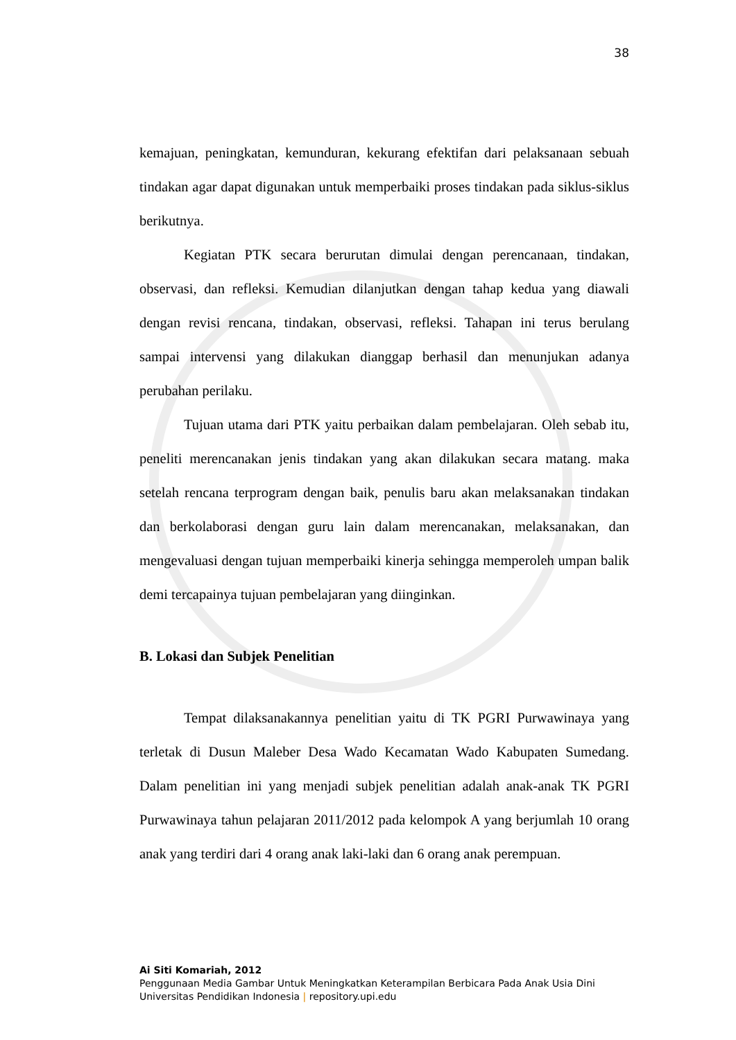38
kemajuan, peningkatan, kemunduran, kekurang efektifan dari pelaksanaan sebuah tindakan agar dapat digunakan untuk memperbaiki proses tindakan pada siklus-siklus berikutnya.
Kegiatan PTK secara berurutan dimulai dengan perencanaan, tindakan, observasi, dan refleksi. Kemudian dilanjutkan dengan tahap kedua yang diawali dengan revisi rencana, tindakan, observasi, refleksi. Tahapan ini terus berulang sampai intervensi yang dilakukan dianggap berhasil dan menunjukan adanya perubahan perilaku.
Tujuan utama dari PTK yaitu perbaikan dalam pembelajaran. Oleh sebab itu, peneliti merencanakan jenis tindakan yang akan dilakukan secara matang. maka setelah rencana terprogram dengan baik, penulis baru akan melaksanakan tindakan dan berkolaborasi dengan guru lain dalam merencanakan, melaksanakan, dan mengevaluasi dengan tujuan memperbaiki kinerja sehingga memperoleh umpan balik demi tercapainya tujuan pembelajaran yang diinginkan.
B. Lokasi dan Subjek Penelitian
Tempat dilaksanakannya penelitian yaitu di TK PGRI Purwawinaya yang terletak di Dusun Maleber Desa Wado Kecamatan Wado Kabupaten Sumedang. Dalam penelitian ini yang menjadi subjek penelitian adalah anak-anak TK PGRI Purwawinaya tahun pelajaran 2011/2012 pada kelompok A yang berjumlah 10 orang anak yang terdiri dari 4 orang anak laki-laki dan 6 orang anak perempuan.
Ai Siti Komariah, 2012
Penggunaan Media Gambar Untuk Meningkatkan Keterampilan Berbicara Pada Anak Usia Dini
Universitas Pendidikan Indonesia | repository.upi.edu